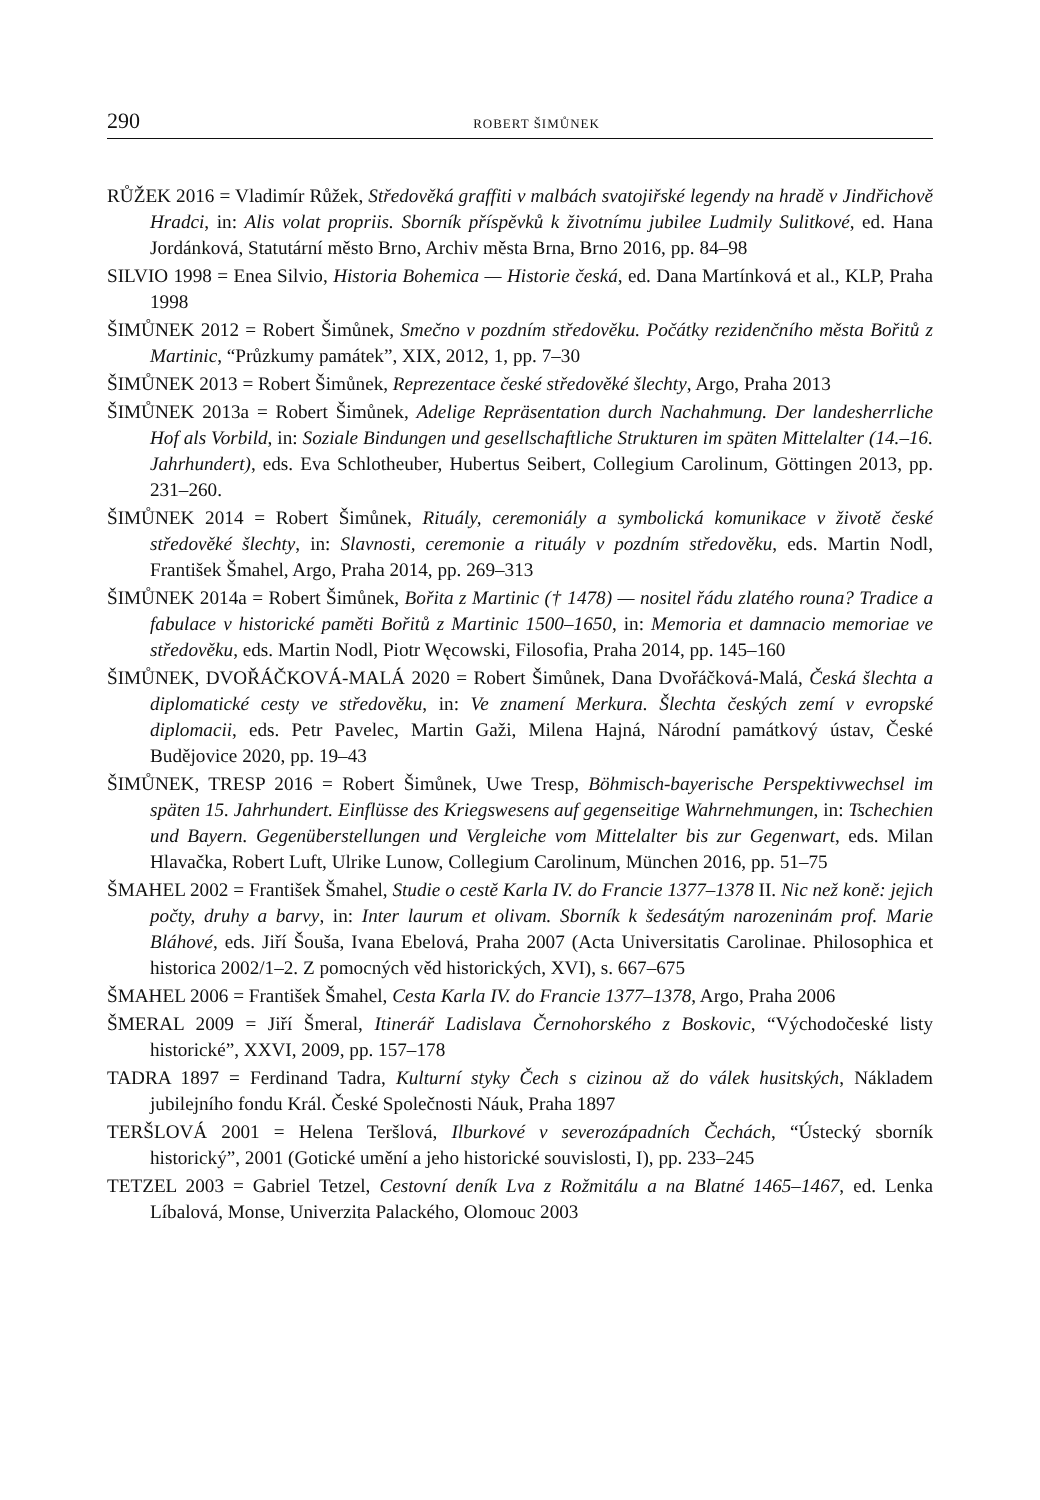290 ROBERT ŠIMŮNEK
RŮŽEK 2016 = Vladimír Růžek, Středověká graffiti v malbách svatojiřské legendy na hradě v Jindřichově Hradci, in: Alis volat propriis. Sborník příspěvků k životnímu jubilee Ludmily Sulitkové, ed. Hana Jordánková, Statutární město Brno, Archiv města Brna, Brno 2016, pp. 84–98
SILVIO 1998 = Enea Silvio, Historia Bohemica — Historie česká, ed. Dana Martínková et al., KLP, Praha 1998
ŠIMŮNEK 2012 = Robert Šimůnek, Smečno v pozdním středověku. Počátky rezidenčního města Bořitů z Martinic, “Průzkumy památek”, XIX, 2012, 1, pp. 7–30
ŠIMŮNEK 2013 = Robert Šimůnek, Reprezentace české středověké šlechty, Argo, Praha 2013
ŠIMŮNEK 2013a = Robert Šimůnek, Adelige Repräsentation durch Nachahmung. Der landesherrliche Hof als Vorbild, in: Soziale Bindungen und gesellschaftliche Strukturen im späten Mittelalter (14.–16. Jahrhundert), eds. Eva Schlotheuber, Hubertus Seibert, Collegium Carolinum, Göttingen 2013, pp. 231–260.
ŠIMŮNEK 2014 = Robert Šimůnek, Rituály, ceremoniály a symbolická komunikace v životě české středověké šlechty, in: Slavnosti, ceremonie a rituály v pozdním středověku, eds. Martin Nodl, František Šmahel, Argo, Praha 2014, pp. 269–313
ŠIMŮNEK 2014a = Robert Šimůnek, Bořita z Martinic († 1478) — nositel řádu zlatého rouna? Tradice a fabulace v historické paměti Bořitů z Martinic 1500–1650, in: Memoria et damnacio memoriae ve středověku, eds. Martin Nodl, Piotr Węcowski, Filosofia, Praha 2014, pp. 145–160
ŠIMŮNEK, DVOŘÁČKOVÁ-MALÁ 2020 = Robert Šimůnek, Dana Dvořáčková-Malá, Česká šlechta a diplomatické cesty ve středověku, in: Ve znamení Merkura. Šlechta českých zemí v evropské diplomacii, eds. Petr Pavelec, Martin Gaži, Milena Hajná, Národní památkový ústav, České Budějovice 2020, pp. 19–43
ŠIMŮNEK, TRESP 2016 = Robert Šimůnek, Uwe Tresp, Böhmisch-bayerische Perspektivwechsel im späten 15. Jahrhundert. Einflüsse des Kriegswesens auf gegenseitige Wahrnehmungen, in: Tschechien und Bayern. Gegenüberstellungen und Vergleiche vom Mittelalter bis zur Gegenwart, eds. Milan Hlavačka, Robert Luft, Ulrike Lunow, Collegium Carolinum, München 2016, pp. 51–75
ŠMAHEL 2002 = František Šmahel, Studie o cestě Karla IV. do Francie 1377–1378 II. Nic než koně: jejich počty, druhy a barvy, in: Inter laurum et olivam. Sborník k šedesátým narozeninám prof. Marie Bláhové, eds. Jiří Šouša, Ivana Ebelová, Praha 2007 (Acta Universitatis Carolinae. Philosophica et historica 2002/1–2. Z pomocných věd historických, XVI), s. 667–675
ŠMAHEL 2006 = František Šmahel, Cesta Karla IV. do Francie 1377–1378, Argo, Praha 2006
ŠMERAL 2009 = Jiří Šmeral, Itinerář Ladislava Černohorského z Boskovic, “Východočeské listy historické”, XXVI, 2009, pp. 157–178
TADRA 1897 = Ferdinand Tadra, Kulturní styky Čech s cizinou až do válek husitských, Nákladem jubilejního fondu Král. České Společnosti Náuk, Praha 1897
TERŠLOVÁ 2001 = Helena Teršlová, Ilburkové v severozápadních Čechách, “Ústecký sborník historický”, 2001 (Gotické umění a jeho historické souvislosti, I), pp. 233–245
TETZEL 2003 = Gabriel Tetzel, Cestovní deník Lva z Rožmitálu a na Blatné 1465–1467, ed. Lenka Líbalová, Monse, Univerzita Palackého, Olomouc 2003